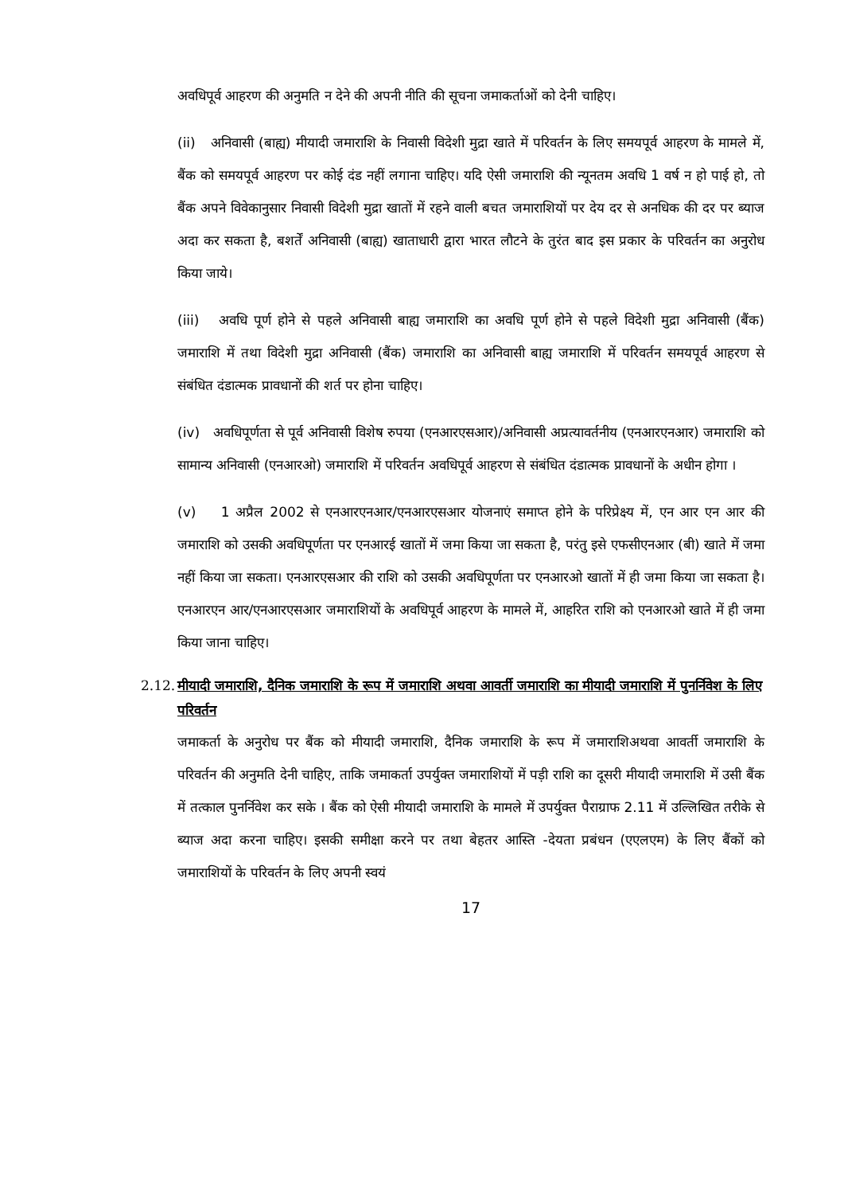अवधिपूर्व आहरण की अनुमति न देने की अपनी नीति की सूचना जमाकर्ताओं को देनी चाहिए।
(ii) अनिवासी (बाह्य) मीयादी जमाराशि के निवासी विदेशी मुद्रा खाते में परिवर्तन के लिए समयपूर्व आहरण के मामले में, बैंक को समयपूर्व आहरण पर कोई दंड नहीं लगाना चाहिए। यदि ऐसी जमाराशि की न्यूनतम अवधि 1 वर्ष न हो पाई हो, तो बैंक अपने विवेकानुसार निवासी विदेशी मुद्रा खातों में रहने वाली बचत जमाराशियों पर देय दर से अनधिक की दर पर ब्याज अदा कर सकता है, बशर्तें अनिवासी (बाह्य) खाताधारी द्वारा भारत लौटने के तुरंत बाद इस प्रकार के परिवर्तन का अनुरोध किया जाये।
(iii) अवधि पूर्ण होने से पहले अनिवासी बाह्य जमाराशि का अवधि पूर्ण होने से पहले विदेशी मुद्रा अनिवासी (बैंक) जमाराशि में तथा विदेशी मुद्रा अनिवासी (बैंक) जमाराशि का अनिवासी बाह्य जमाराशि में परिवर्तन समयपूर्व आहरण से संबंधित दंडात्मक प्रावधानों की शर्त पर होना चाहिए।
(iv) अवधिपूर्णता से पूर्व अनिवासी विशेष रुपया (एनआरएसआर)/अनिवासी अप्रत्यावर्तनीय (एनआरएनआर) जमाराशि को सामान्य अनिवासी (एनआरओ) जमाराशि में परिवर्तन अवधिपूर्व आहरण से संबंधित दंडात्मक प्रावधानों के अधीन होगा ।
(v) 1 अप्रैल 2002 से एनआरएनआर/एनआरएसआर योजनाएं समाप्त होने के परिप्रेक्ष्य में, एन आर एन आर की जमाराशि को उसकी अवधिपूर्णता पर एनआरई खातों में जमा किया जा सकता है, परंतु इसे एफसीएनआर (बी) खाते में जमा नहीं किया जा सकता। एनआरएसआर की राशि को उसकी अवधिपूर्णता पर एनआरओ खातों में ही जमा किया जा सकता है। एनआरएन आर/एनआरएसआर जमाराशियों के अवधिपूर्व आहरण के मामले में, आहरित राशि को एनआरओ खाते में ही जमा किया जाना चाहिए।
2.12. मीयादी जमाराशि, दैनिक जमाराशि के रूप में जमाराशि अथवा आवर्ती जमाराशि का मीयादी जमाराशि में पुनर्निवेश के लिए परिवर्तन
जमाकर्ता के अनुरोध पर बैंक को मीयादी जमाराशि, दैनिक जमाराशि के रूप में जमाराशिअथवा आवर्ती जमाराशि के परिवर्तन की अनुमति देनी चाहिए, ताकि जमाकर्ता उपर्युक्त जमाराशियों में पड़ी राशि का दूसरी मीयादी जमाराशि में उसी बैंक में तत्काल पुनर्निवेश कर सके । बैंक को ऐसी मीयादी जमाराशि के मामले में उपर्युक्त पैराग्राफ 2.11 में उल्लिखित तरीके से ब्याज अदा करना चाहिए। इसकी समीक्षा करने पर तथा बेहतर आस्ति -देयता प्रबंधन (एएलएम) के लिए बैंकों को जमाराशियों के परिवर्तन के लिए अपनी स्वयं
17